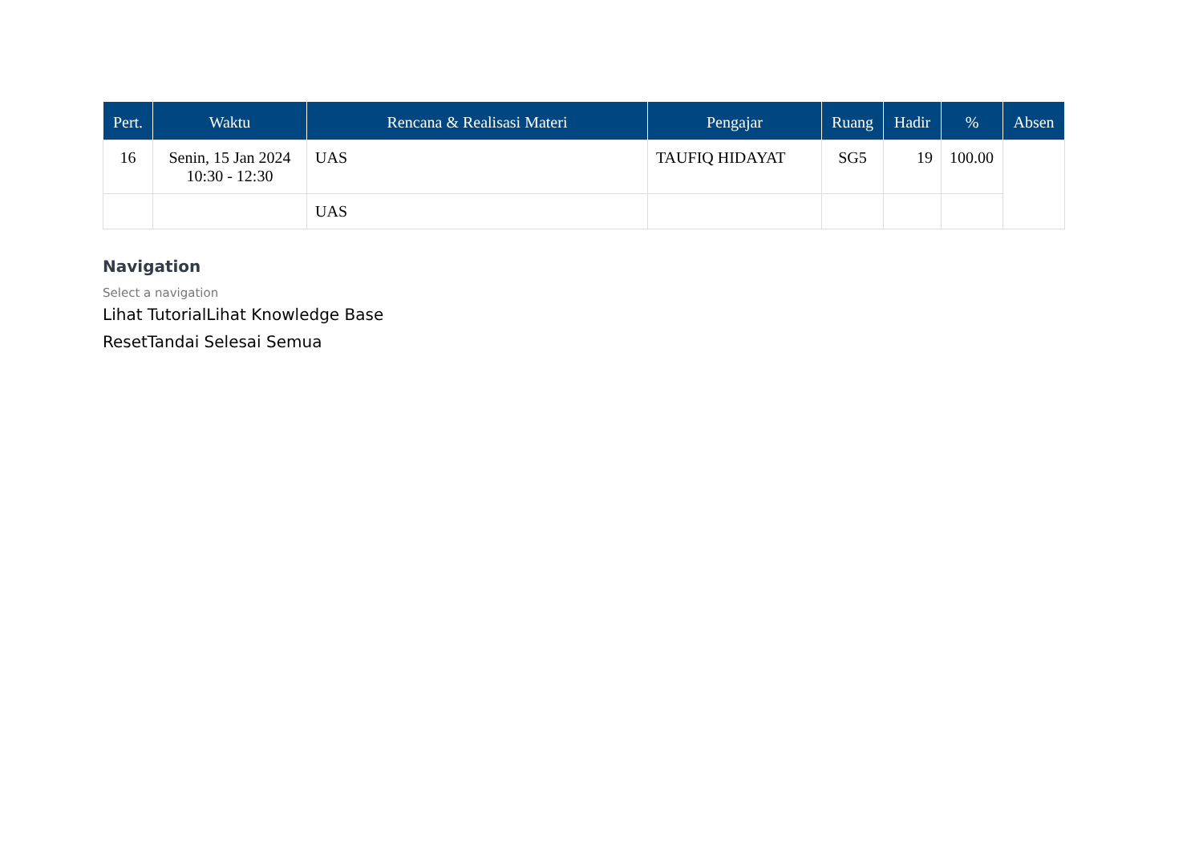| Pert. | Waktu | Rencana & Realisasi Materi | Pengajar | Ruang | Hadir | % | Absen |
| --- | --- | --- | --- | --- | --- | --- | --- |
| 16 | Senin, 15 Jan 2024 10:30 - 12:30 | UAS | TAUFIQ HIDAYAT | SG5 | 19 | 100.00 | |
| | | UAS | | | | | |
Navigation
Select a navigation
Lihat TutorialLihat Knowledge Base
ResetTandai Selesai Semua